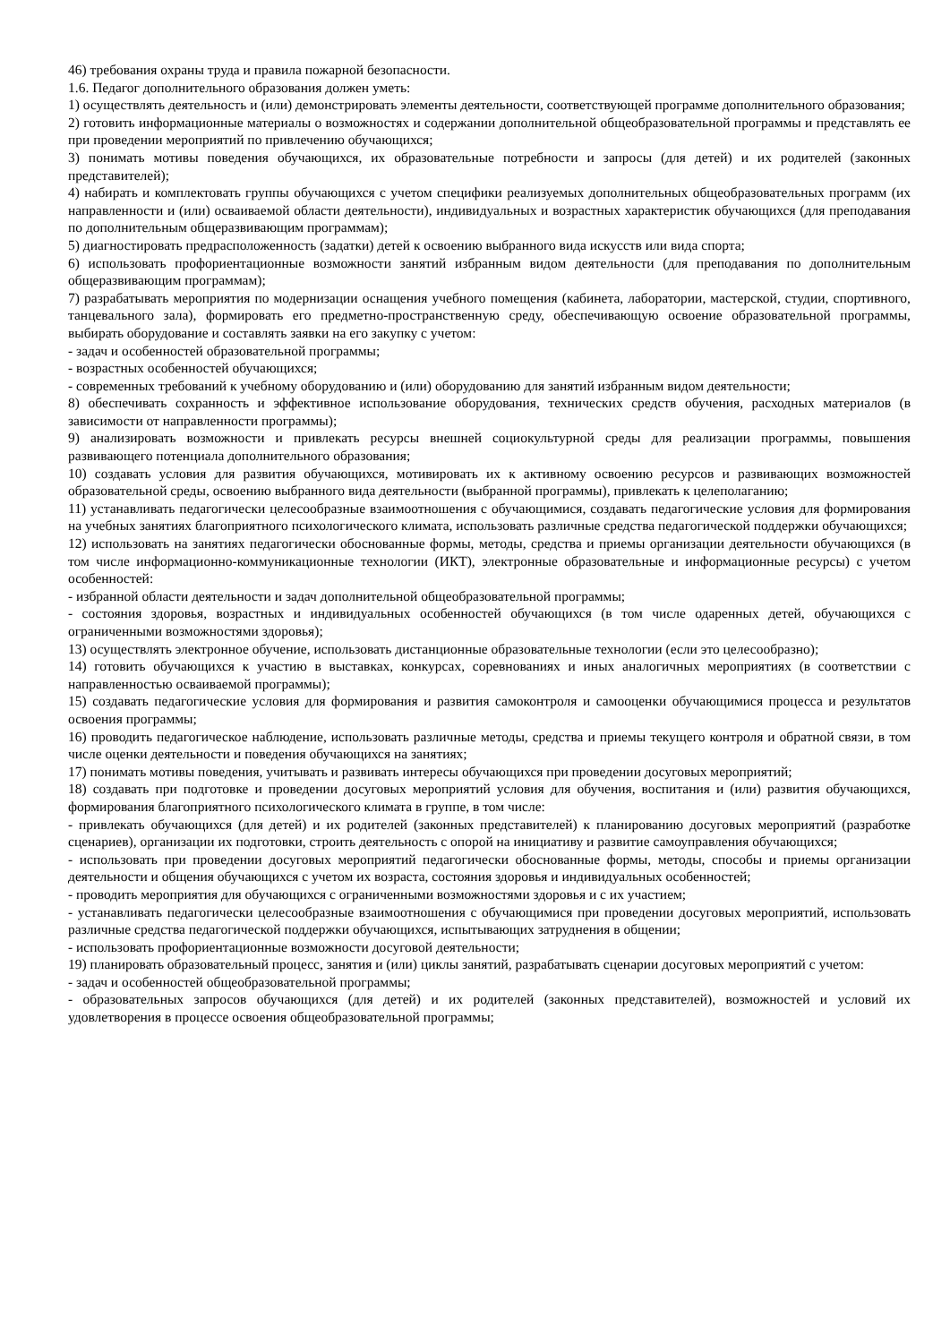46) требования охраны труда и правила пожарной безопасности.
1.6. Педагог дополнительного образования должен уметь:
1) осуществлять деятельность и (или) демонстрировать элементы деятельности, соответствующей программе дополнительного образования;
2) готовить информационные материалы о возможностях и содержании дополнительной общеобразовательной программы и представлять ее при проведении мероприятий по привлечению обучающихся;
3) понимать мотивы поведения обучающихся, их образовательные потребности и запросы (для детей) и их родителей (законных представителей);
4) набирать и комплектовать группы обучающихся с учетом специфики реализуемых дополнительных общеобразовательных программ (их направленности и (или) осваиваемой области деятельности), индивидуальных и возрастных характеристик обучающихся (для преподавания по дополнительным общеразвивающим программам);
5) диагностировать предрасположенность (задатки) детей к освоению выбранного вида искусств или вида спорта;
6) использовать профориентационные возможности занятий избранным видом деятельности (для преподавания по дополнительным общеразвивающим программам);
7) разрабатывать мероприятия по модернизации оснащения учебного помещения (кабинета, лаборатории, мастерской, студии, спортивного, танцевального зала), формировать его предметно-пространственную среду, обеспечивающую освоение образовательной программы, выбирать оборудование и составлять заявки на его закупку с учетом:
- задач и особенностей образовательной программы;
- возрастных особенностей обучающихся;
- современных требований к учебному оборудованию и (или) оборудованию для занятий избранным видом деятельности;
8) обеспечивать сохранность и эффективное использование оборудования, технических средств обучения, расходных материалов (в зависимости от направленности программы);
9) анализировать возможности и привлекать ресурсы внешней социокультурной среды для реализации программы, повышения развивающего потенциала дополнительного образования;
10) создавать условия для развития обучающихся, мотивировать их к активному освоению ресурсов и развивающих возможностей образовательной среды, освоению выбранного вида деятельности (выбранной программы), привлекать к целеполаганию;
11) устанавливать педагогически целесообразные взаимоотношения с обучающимися, создавать педагогические условия для формирования на учебных занятиях благоприятного психологического климата, использовать различные средства педагогической поддержки обучающихся;
12) использовать на занятиях педагогически обоснованные формы, методы, средства и приемы организации деятельности обучающихся (в том числе информационно-коммуникационные технологии (ИКТ), электронные образовательные и информационные ресурсы) с учетом особенностей:
- избранной области деятельности и задач дополнительной общеобразовательной программы;
- состояния здоровья, возрастных и индивидуальных особенностей обучающихся (в том числе одаренных детей, обучающихся с ограниченными возможностями здоровья);
13) осуществлять электронное обучение, использовать дистанционные образовательные технологии (если это целесообразно);
14) готовить обучающихся к участию в выставках, конкурсах, соревнованиях и иных аналогичных мероприятиях (в соответствии с направленностью осваиваемой программы);
15) создавать педагогические условия для формирования и развития самоконтроля и самооценки обучающимися процесса и результатов освоения программы;
16) проводить педагогическое наблюдение, использовать различные методы, средства и приемы текущего контроля и обратной связи, в том числе оценки деятельности и поведения обучающихся на занятиях;
17) понимать мотивы поведения, учитывать и развивать интересы обучающихся при проведении досуговых мероприятий;
18) создавать при подготовке и проведении досуговых мероприятий условия для обучения, воспитания и (или) развития обучающихся, формирования благоприятного психологического климата в группе, в том числе:
- привлекать обучающихся (для детей) и их родителей (законных представителей) к планированию досуговых мероприятий (разработке сценариев), организации их подготовки, строить деятельность с опорой на инициативу и развитие самоуправления обучающихся;
- использовать при проведении досуговых мероприятий педагогически обоснованные формы, методы, способы и приемы организации деятельности и общения обучающихся с учетом их возраста, состояния здоровья и индивидуальных особенностей;
- проводить мероприятия для обучающихся с ограниченными возможностями здоровья и с их участием;
- устанавливать педагогически целесообразные взаимоотношения с обучающимися при проведении досуговых мероприятий, использовать различные средства педагогической поддержки обучающихся, испытывающих затруднения в общении;
- использовать профориентационные возможности досуговой деятельности;
19) планировать образовательный процесс, занятия и (или) циклы занятий, разрабатывать сценарии досуговых мероприятий с учетом:
- задач и особенностей общеобразовательной программы;
- образовательных запросов обучающихся (для детей) и их родителей (законных представителей), возможностей и условий их удовлетворения в процессе освоения общеобразовательной программы;